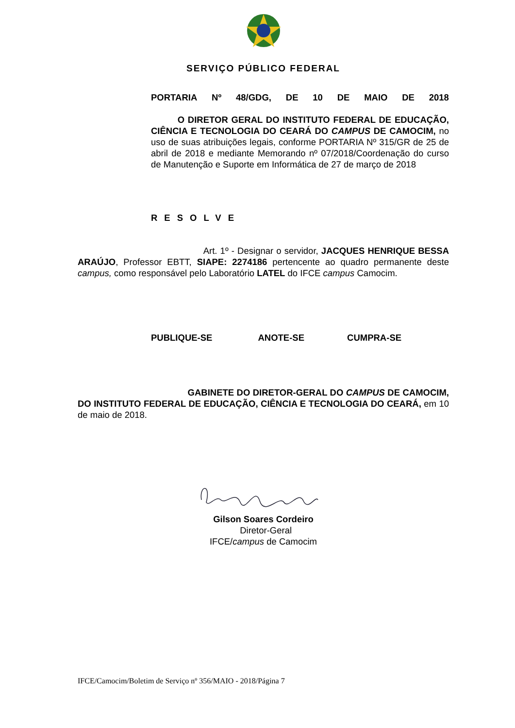SERVIÇO PÚBLICO FEDERAL
PORTARIA Nº 48/GDG, DE 10 DE MAIO DE 2018
O DIRETOR GERAL DO INSTITUTO FEDERAL DE EDUCAÇÃO, CIÊNCIA E TECNOLOGIA DO CEARÁ DO CAMPUS DE CAMOCIM, no uso de suas atribuições legais, conforme PORTARIA Nº 315/GR de 25 de abril de 2018 e mediante Memorando nº 07/2018/Coordenação do curso de Manutenção e Suporte em Informática de 27 de março de 2018
RESOLVE
Art. 1º - Designar o servidor, JACQUES HENRIQUE BESSA ARAÚJO, Professor EBTT, SIAPE: 2274186 pertencente ao quadro permanente deste campus, como responsável pelo Laboratório LATEL do IFCE campus Camocim.
PUBLIQUE-SE ANOTE-SE CUMPRA-SE
GABINETE DO DIRETOR-GERAL DO CAMPUS DE CAMOCIM, DO INSTITUTO FEDERAL DE EDUCAÇÃO, CIÊNCIA E TECNOLOGIA DO CEARÁ, em 10 de maio de 2018.
Gilson Soares Cordeiro
Diretor-Geral
IFCE/campus de Camocim
IFCE/Camocim/Boletim de Serviço nº 356/MAIO - 2018/Página 7